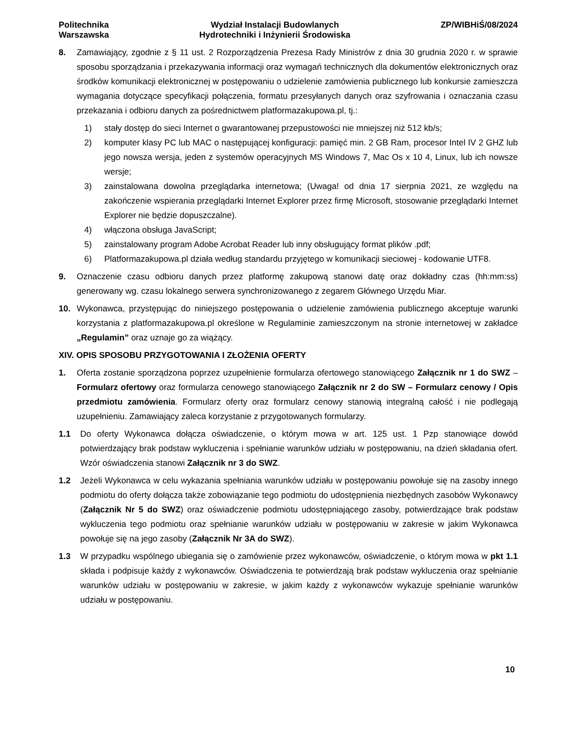Politechnika
Warszawska
Wydział Instalacji Budowlanych
Hydrotechniki i Inżynierii Środowiska
ZP/WIBHiŚ/08/2024
8. Zamawiający, zgodnie z § 11 ust. 2 Rozporządzenia Prezesa Rady Ministrów z dnia 30 grudnia 2020 r. w sprawie sposobu sporządzania i przekazywania informacji oraz wymagań technicznych dla dokumentów elektronicznych oraz środków komunikacji elektronicznej w postępowaniu o udzielenie zamówienia publicznego lub konkursie zamieszcza wymagania dotyczące specyfikacji połączenia, formatu przesyłanych danych oraz szyfrowania i oznaczania czasu przekazania i odbioru danych za pośrednictwem platformazakupowa.pl, tj.:
1) stały dostęp do sieci Internet o gwarantowanej przepustowości nie mniejszej niż 512 kb/s;
2) komputer klasy PC lub MAC o następującej konfiguracji: pamięć min. 2 GB Ram, procesor Intel IV 2 GHZ lub jego nowsza wersja, jeden z systemów operacyjnych MS Windows 7, Mac Os x 10 4, Linux, lub ich nowsze wersje;
3) zainstalowana dowolna przeglądarka internetowa; (Uwaga! od dnia 17 sierpnia 2021, ze względu na zakończenie wspierania przeglądarki Internet Explorer przez firmę Microsoft, stosowanie przeglądarki Internet Explorer nie będzie dopuszczalne).
4) włączona obsługa JavaScript;
5) zainstalowany program Adobe Acrobat Reader lub inny obsługujący format plików .pdf;
6) Platformazakupowa.pl działa według standardu przyjętego w komunikacji sieciowej - kodowanie UTF8.
9. Oznaczenie czasu odbioru danych przez platformę zakupową stanowi datę oraz dokładny czas (hh:mm:ss) generowany wg. czasu lokalnego serwera synchronizowanego z zegarem Głównego Urzędu Miar.
10. Wykonawca, przystępując do niniejszego postępowania o udzielenie zamówienia publicznego akceptuje warunki korzystania z platformazakupowa.pl określone w Regulaminie zamieszczonym na stronie internetowej w zakładce „Regulamin” oraz uznaje go za wiążący.
XIV. OPIS SPOSOBU PRZYGOTOWANIA I ZŁOŻENIA OFERTY
1. Oferta zostanie sporządzona poprzez uzupełnienie formularza ofertowego stanowiącego Załącznik nr 1 do SWZ – Formularz ofertowy oraz formularza cenowego stanowiącego Załącznik nr 2 do SW – Formularz cenowy / Opis przedmiotu zamówienia. Formularz oferty oraz formularz cenowy stanowią integralną całość i nie podlegają uzupełnieniu. Zamawiający zaleca korzystanie z przygotowanych formularzy.
1.1 Do oferty Wykonawca dołącza oświadczenie, o którym mowa w art. 125 ust. 1 Pzp stanowiące dowód potwierdzający brak podstaw wykluczenia i spełnianie warunków udziału w postępowaniu, na dzień składania ofert. Wzór oświadczenia stanowi Załącznik nr 3 do SWZ.
1.2 Jeżeli Wykonawca w celu wykazania spełniania warunków udziału w postępowaniu powołuje się na zasoby innego podmiotu do oferty dołącza także zobowiązanie tego podmiotu do udostępnienia niezbędnych zasobów Wykonawcy (Załącznik Nr 5 do SWZ) oraz oświadczenie podmiotu udostępniającego zasoby, potwierdzające brak podstaw wykluczenia tego podmiotu oraz spełnianie warunków udziału w postępowaniu w zakresie w jakim Wykonawca powołuje się na jego zasoby (Załącznik Nr 3A do SWZ).
1.3 W przypadku wspólnego ubiegania się o zamówienie przez wykonawców, oświadczenie, o którym mowa w pkt 1.1 składa i podpisuje każdy z wykonawców. Oświadczenia te potwierdzają brak podstaw wykluczenia oraz spełnianie warunków udziału w postępowaniu w zakresie, w jakim każdy z wykonawców wykazuje spełnianie warunków udziału w postępowaniu.
10